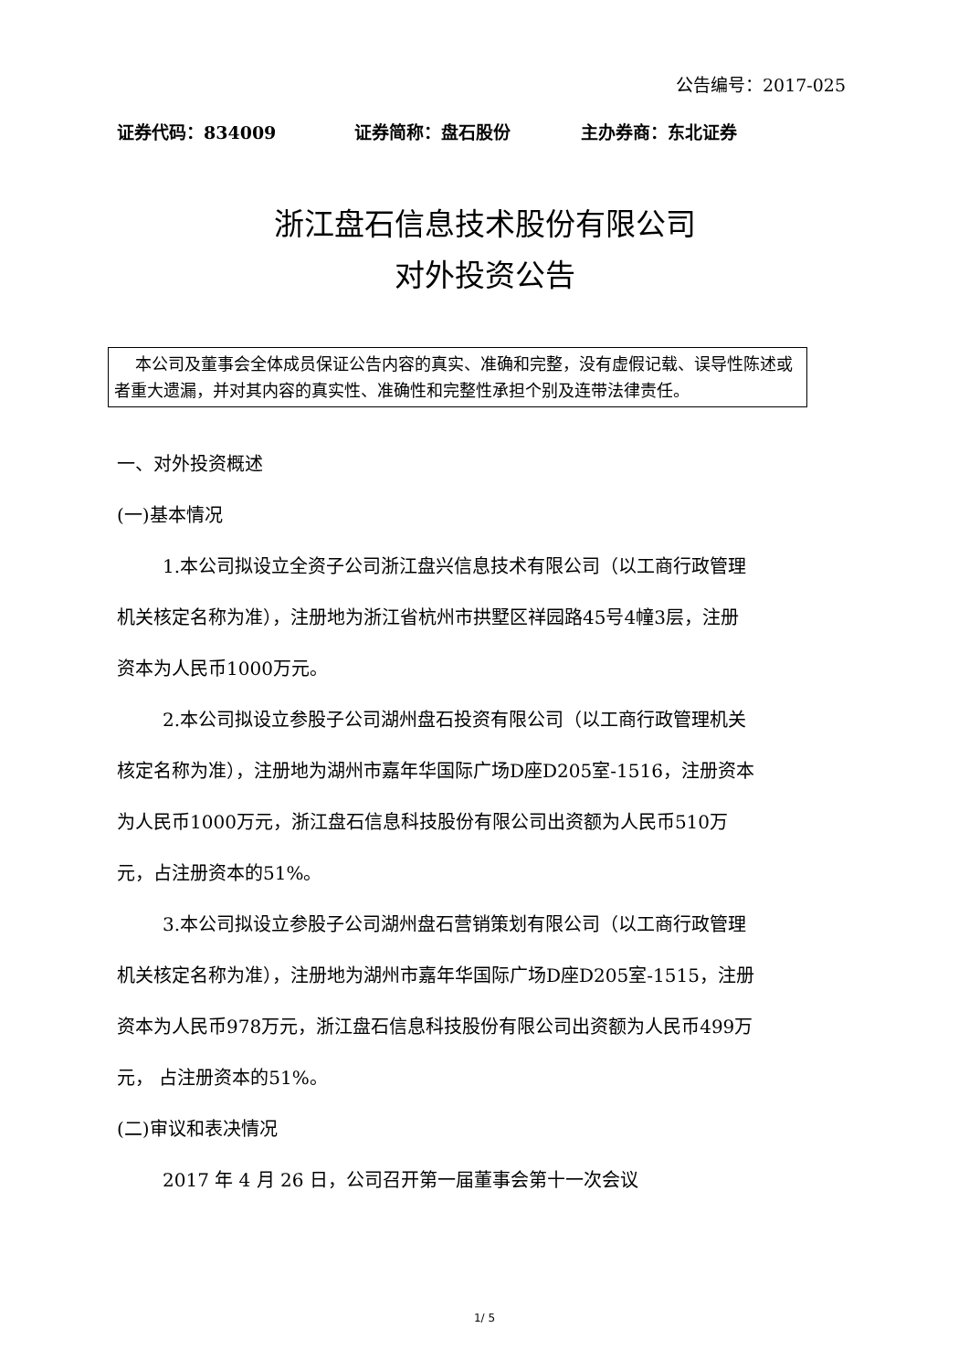公告编号：2017-025
证券代码：834009 证券简称：盘石股份 主办券商：东北证券
浙江盘石信息技术股份有限公司
对外投资公告
本公司及董事会全体成员保证公告内容的真实、准确和完整，没有虚假记载、误导性陈述或者重大遗漏，并对其内容的真实性、准确性和完整性承担个别及连带法律责任。
一、对外投资概述
(一)基本情况
1.本公司拟设立全资子公司浙江盘兴信息技术有限公司（以工商行政管理机关核定名称为准），注册地为浙江省杭州市拱墅区祥园路45号4幢3层，注册资本为人民币1000万元。
2.本公司拟设立参股子公司湖州盘石投资有限公司（以工商行政管理机关核定名称为准），注册地为湖州市嘉年华国际广场D座D205室-1516，注册资本为人民币1000万元，浙江盘石信息科技股份有限公司出资额为人民币510万元，占注册资本的51%。
3.本公司拟设立参股子公司湖州盘石营销策划有限公司（以工商行政管理机关核定名称为准），注册地为湖州市嘉年华国际广场D座D205室-1515，注册资本为人民币978万元，浙江盘石信息科技股份有限公司出资额为人民币499万元， 占注册资本的51%。
(二)审议和表决情况
2017 年 4 月 26 日，公司召开第一届董事会第十一次会议
1/ 5